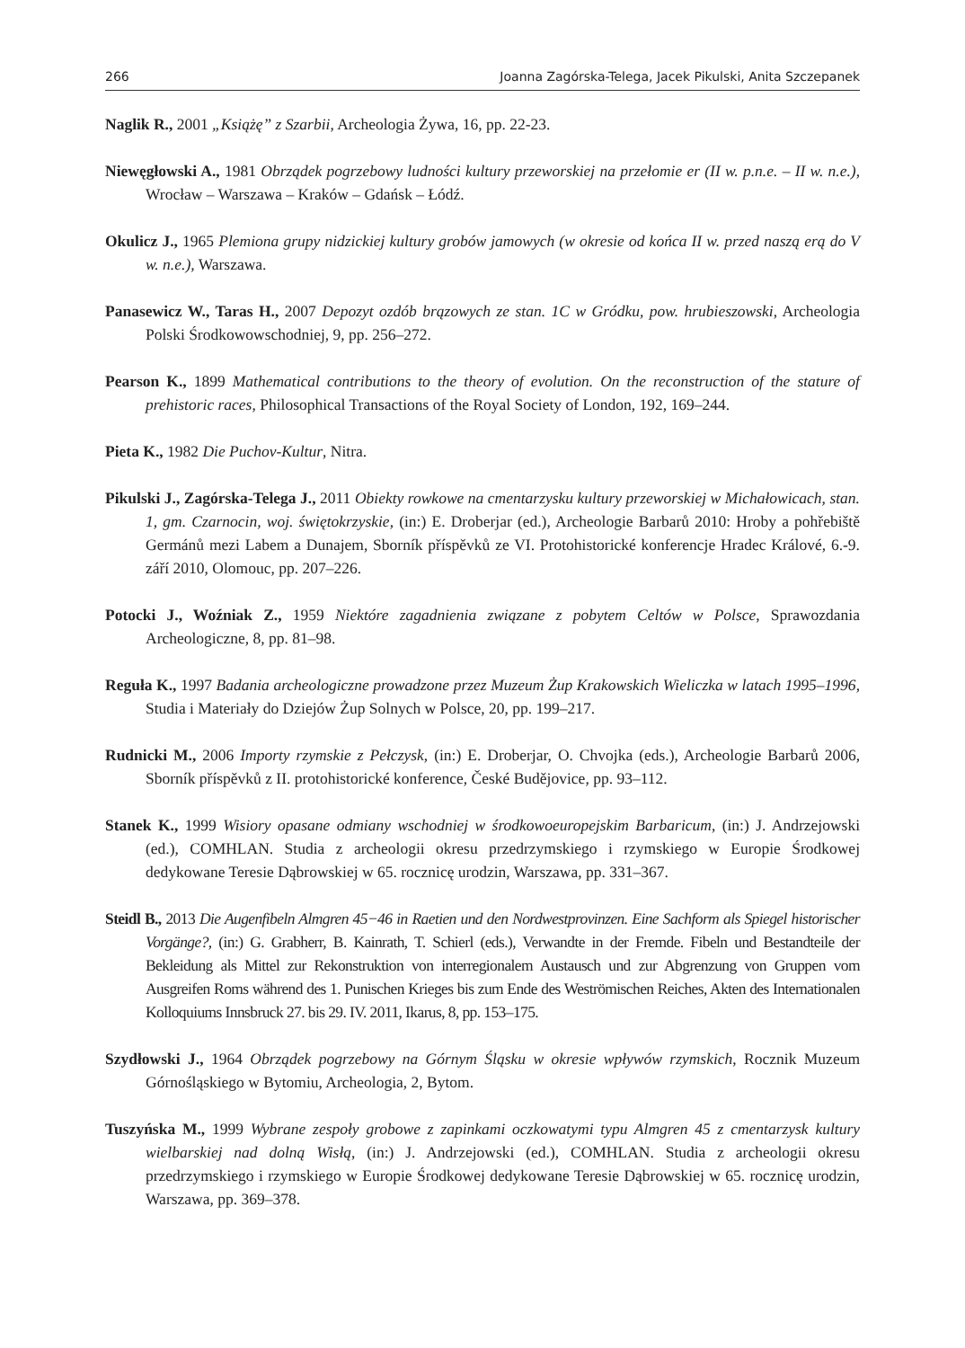266 Joanna Zagórska-Telega, Jacek Pikulski, Anita Szczepanek
Naglik R., 2001 „Książę” z Szarbii, Archeologia Żywa, 16, pp. 22-23.
Niewęgłowski A., 1981 Obrządek pogrzebowy ludności kultury przeworskiej na przełomie er (II w. p.n.e. – II w. n.e.), Wrocław – Warszawa – Kraków – Gdańsk – Łódź.
Okulicz J., 1965 Plemiona grupy nidzickiej kultury grobów jamowych (w okresie od końca II w. przed naszą erą do V w. n.e.), Warszawa.
Panasewicz W., Taras H., 2007 Depozyt ozdób brązowych ze stan. 1C w Gródku, pow. hrubieszowski, Archeologia Polski Środkowowschodniej, 9, pp. 256–272.
Pearson K., 1899 Mathematical contributions to the theory of evolution. On the reconstruction of the stature of prehistoric races, Philosophical Transactions of the Royal Society of London, 192, 169–244.
Pieta K., 1982 Die Puchov-Kultur, Nitra.
Pikulski J., Zagórska-Telega J., 2011 Obiekty rowkowe na cmentarzysku kultury przeworskiej w Michałowicach, stan. 1, gm. Czarnocin, woj. świętokrzyskie, (in:) E. Droberjar (ed.), Archeologie Barbarů 2010: Hroby a pohřebiště Germánů mezi Labem a Dunajem, Sborník příspěvků ze VI. Protohistorické konferencje Hradec Králové, 6.-9. září 2010, Olomouc, pp. 207–226.
Potocki J., Woźniak Z., 1959 Niektóre zagadnienia związane z pobytem Celtów w Polsce, Sprawozdania Archeologiczne, 8, pp. 81–98.
Reguła K., 1997 Badania archeologiczne prowadzone przez Muzeum Żup Krakowskich Wieliczka w latach 1995–1996, Studia i Materiały do Dziejów Żup Solnych w Polsce, 20, pp. 199–217.
Rudnicki M., 2006 Importy rzymskie z Pełczysk, (in:) E. Droberjar, O. Chvojka (eds.), Archeologie Barbarů 2006, Sborník příspěvků z II. protohistorické konference, České Budějovice, pp. 93–112.
Stanek K., 1999 Wisiory opasane odmiany wschodniej w środkowoeuropejskim Barbaricum, (in:) J. Andrzejowski (ed.), COMHLAN. Studia z archeologii okresu przedrzymskiego i rzymskiego w Europie Środkowej dedykowane Teresie Dąbrowskiej w 65. rocznicę urodzin, Warszawa, pp. 331–367.
Steidl B., 2013 Die Augenfibeln Almgren 45−46 in Raetien und den Nordwestprovinzen. Eine Sachform als Spiegel historischer Vorgänge?, (in:) G. Grabherr, B. Kainrath, T. Schierl (eds.), Verwandte in der Fremde. Fibeln und Bestandteile der Bekleidung als Mittel zur Rekonstruktion von interregionalem Austausch und zur Abgrenzung von Gruppen vom Ausgreifen Roms während des 1. Punischen Krieges bis zum Ende des Weströmischen Reiches, Akten des Internationalen Kolloquiums Innsbruck 27. bis 29. IV. 2011, Ikarus, 8, pp. 153–175.
Szydłowski J., 1964 Obrządek pogrzebowy na Górnym Śląsku w okresie wpływów rzymskich, Rocznik Muzeum Górnośląskiego w Bytomiu, Archeologia, 2, Bytom.
Tuszyńska M., 1999 Wybrane zespoły grobowe z zapinkami oczkowatymi typu Almgren 45 z cmentarzysk kultury wielbarskiej nad dolną Wisłą, (in:) J. Andrzejowski (ed.), COMHLAN. Studia z archeologii okresu przedrzymskiego i rzymskiego w Europie Środkowej dedykowane Teresie Dąbrowskiej w 65. rocznicę urodzin, Warszawa, pp. 369–378.